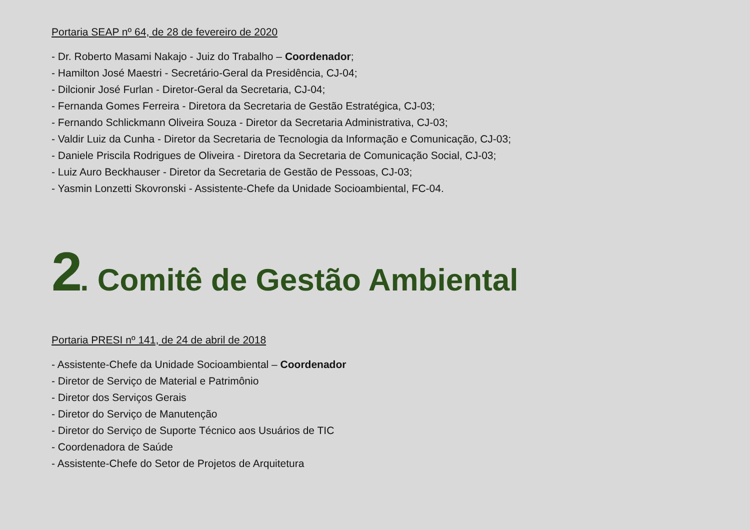Portaria SEAP nº 64, de 28 de fevereiro de 2020
- Dr. Roberto Masami Nakajo - Juiz do Trabalho – Coordenador;
- Hamilton José Maestri - Secretário-Geral da Presidência, CJ-04;
- Dilcionir José Furlan - Diretor-Geral da Secretaria, CJ-04;
- Fernanda Gomes Ferreira - Diretora da Secretaria de Gestão Estratégica, CJ-03;
- Fernando Schlickmann Oliveira Souza - Diretor da Secretaria Administrativa, CJ-03;
- Valdir Luiz da Cunha - Diretor da Secretaria de Tecnologia da Informação e Comunicação, CJ-03;
- Daniele Priscila Rodrigues de Oliveira - Diretora da Secretaria de Comunicação Social, CJ-03;
- Luiz Auro Beckhauser - Diretor da Secretaria de Gestão de Pessoas, CJ-03;
- Yasmin Lonzetti Skovronski - Assistente-Chefe da Unidade Socioambiental, FC-04.
2. Comitê de Gestão Ambiental
Portaria PRESI nº 141, de 24 de abril de 2018
- Assistente-Chefe da Unidade Socioambiental – Coordenador
- Diretor de Serviço de Material e Patrimônio
- Diretor dos Serviços Gerais
- Diretor do Serviço de Manutenção
- Diretor do Serviço de Suporte Técnico aos Usuários de TIC
- Coordenadora de Saúde
- Assistente-Chefe do Setor de Projetos de Arquitetura